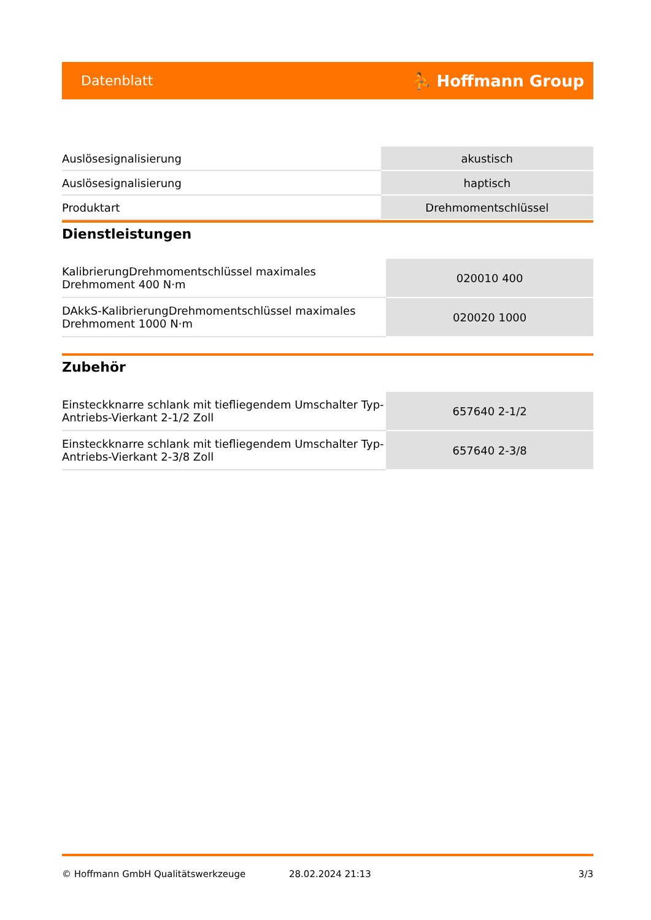Datenblatt ⛹ Hoffmann Group
| Auslösesignalisierung | akustisch |
| Auslösesignalisierung | haptisch |
| Produktart | Drehmomentschlüssel |
Dienstleistungen
| KalibrierungDrehmomentschlüssel maximales Drehmoment 400 N·m | 020010 400 |
| DAkkS-KalibrierungDrehmomentschlüssel maximales Drehmoment 1000 N·m | 020020 1000 |
Zubehör
| Einsteckknarre schlank mit tiefliegendem Umschalter Typ-Antriebs-Vierkant 2-1/2 Zoll | 657640 2-1/2 |
| Einsteckknarre schlank mit tiefliegendem Umschalter Typ-Antriebs-Vierkant 2-3/8 Zoll | 657640 2-3/8 |
© Hoffmann GmbH Qualitätswerkzeuge 28.02.2024 21:13 3/3